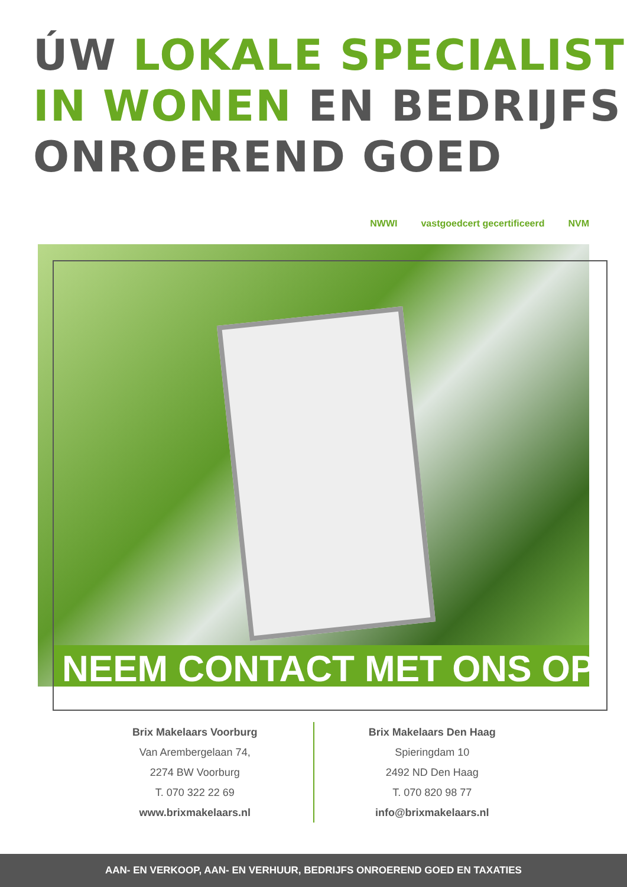ÚW LOKALE SPECIALIST
IN WONEN EN BEDRIJFS
ONROEREND GOED
NWWI vastgoedcert gecertificeerd NVM
NEEM CONTACT MET ONS OP
Brix Makelaars Voorburg
Van Arembergelaan 74,
2274 BW Voorburg
T. 070 322 22 69
www.brixmakelaars.nl
Brix Makelaars Den Haag
Spieringdam 10
2492 ND Den Haag
T. 070 820 98 77
info@brixmakelaars.nl
AAN- EN VERKOOP, AAN- EN VERHUUR, BEDRIJFS ONROEREND GOED EN TAXATIES